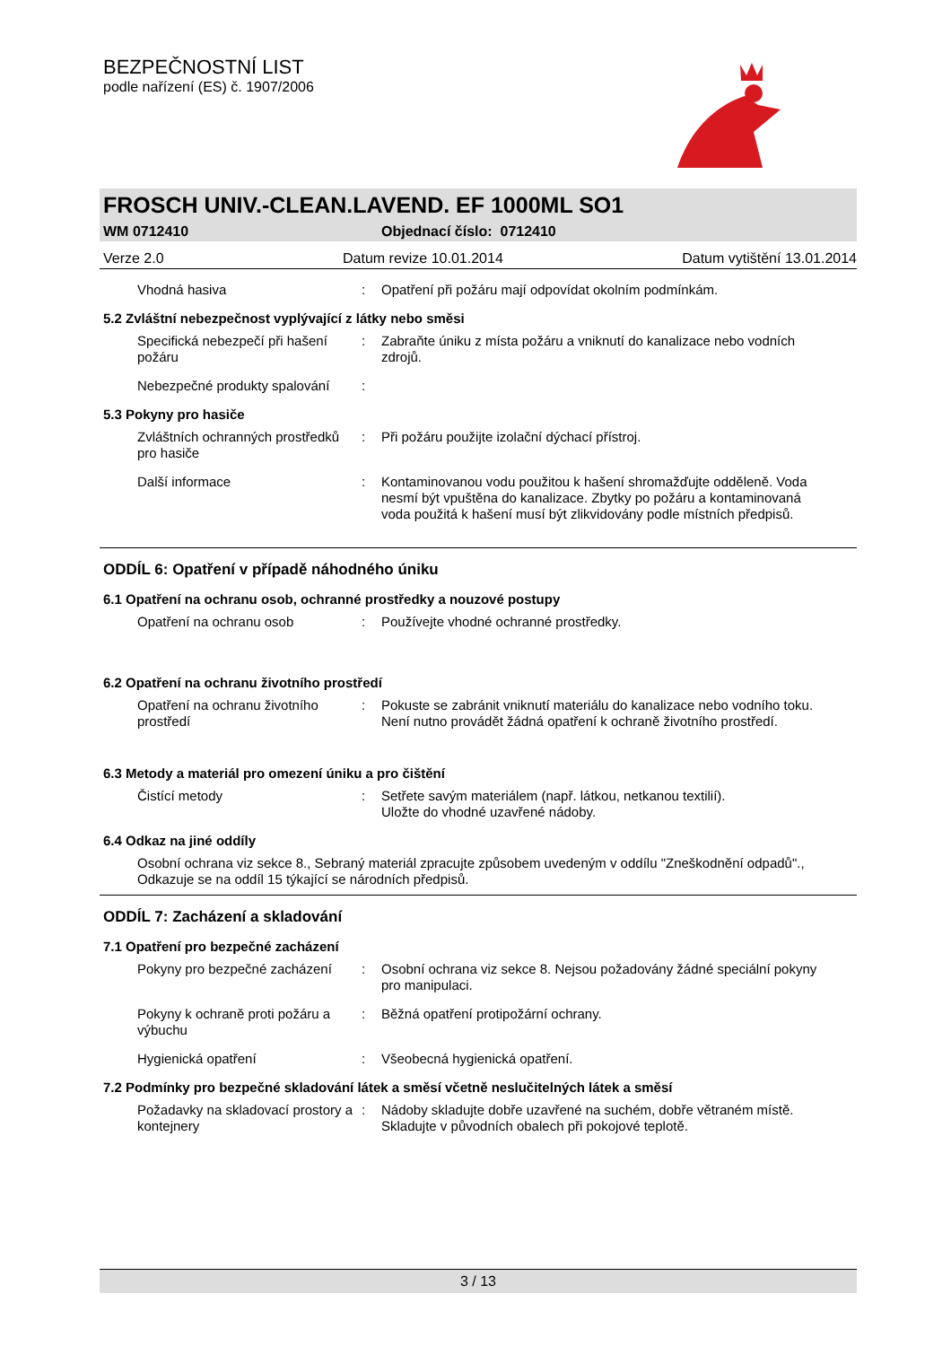BEZPEČNOSTNÍ LIST
podle nařízení (ES) č. 1907/2006
FROSCH UNIV.-CLEAN.LAVEND. EF 1000ML SO1
WM 0712410 Objednací číslo: 0712410
Verze 2.0 Datum revize 10.01.2014 Datum vytištění 13.01.2014
Vhodná hasiva: Opatření při požáru mají odpovídat okolním podmínkám.
5.2 Zvláštní nebezpečnost vyplývající z látky nebo směsi
Specifická nebezpečí při hašení požáru: Zabraňte úniku z místa požáru a vniknutí do kanalizace nebo vodních zdrojů.
Nebezpečné produkty spalování:
5.3 Pokyny pro hasiče
Zvláštních ochranných prostředků pro hasiče: Při požáru použijte izolační dýchací přístroj.
Další informace: Kontaminovanou vodu použitou k hašení shromažďujte odděleně. Voda nesmí být vpuštěna do kanalizace. Zbytky po požáru a kontaminovaná voda použitá k hašení musí být zlikvidovány podle místních předpisů.
ODDÍL 6: Opatření v případě náhodného úniku
6.1 Opatření na ochranu osob, ochranné prostředky a nouzové postupy
Opatření na ochranu osob: Používejte vhodné ochranné prostředky.
6.2 Opatření na ochranu životního prostředí
Opatření na ochranu životního prostředí: Pokuste se zabránit vniknutí materiálu do kanalizace nebo vodního toku.
Není nutno provádět žádná opatření k ochraně životního prostředí.
6.3 Metody a materiál pro omezení úniku a pro čištění
Čistící metody: Setřete savým materiálem (např. látkou, netkanou textilií).
Uložte do vhodné uzavřené nádoby.
6.4 Odkaz na jiné oddíly
Osobní ochrana viz sekce 8., Sebraný materiál zpracujte způsobem uvedeným v oddílu "Zneškodnění odpadů"., Odkazuje se na oddíl 15 týkající se národních předpisů.
ODDÍL 7: Zacházení a skladování
7.1 Opatření pro bezpečné zacházení
Pokyny pro bezpečné zacházení: Osobní ochrana viz sekce 8. Nejsou požadovány žádné speciální pokyny pro manipulaci.
Pokyny k ochraně proti požáru a výbuchu: Běžná opatření protipožární ochrany.
Hygienická opatření: Všeobecná hygienická opatření.
7.2 Podmínky pro bezpečné skladování látek a směsí včetně neslučitelných látek a směsí
Požadavky na skladovací prostory a kontejnery: Nádoby skladujte dobře uzavřené na suchém, dobře větraném místě. Skladujte v původních obalech při pokojové teplotě.
3 / 13